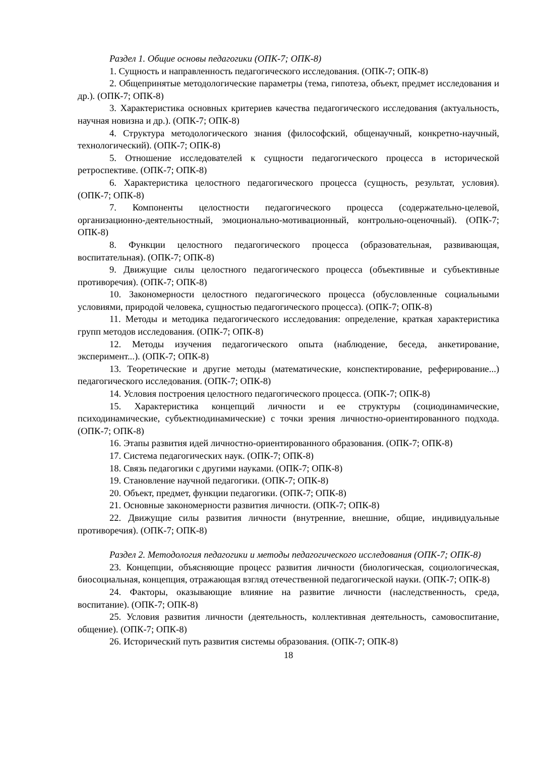Раздел 1. Общие основы педагогики (ОПК-7; ОПК-8)
1. Сущность и направленность педагогического исследования. (ОПК-7; ОПК-8)
2. Общепринятые методологические параметры (тема, гипотеза, объект, предмет исследования и др.). (ОПК-7; ОПК-8)
3. Характеристика основных критериев качества педагогического исследования (актуальность, научная новизна и др.). (ОПК-7; ОПК-8)
4. Структура методологического знания (философский, общенаучный, конкретно-научный, технологический). (ОПК-7; ОПК-8)
5. Отношение исследователей к сущности педагогического процесса в исторической ретроспективе. (ОПК-7; ОПК-8)
6. Характеристика целостного педагогического процесса (сущность, результат, условия). (ОПК-7; ОПК-8)
7. Компоненты целостности педагогического процесса (содержательно-целевой, организационно-деятельностный, эмоционально-мотивационный, контрольно-оценочный). (ОПК-7; ОПК-8)
8. Функции целостного педагогического процесса (образовательная, развивающая, воспитательная). (ОПК-7; ОПК-8)
9. Движущие силы целостного педагогического процесса (объективные и субъективные противоречия). (ОПК-7; ОПК-8)
10. Закономерности целостного педагогического процесса (обусловленные социальными условиями, природой человека, сущностью педагогического процесса). (ОПК-7; ОПК-8)
11. Методы и методика педагогического исследования: определение, краткая характеристика групп методов исследования. (ОПК-7; ОПК-8)
12. Методы изучения педагогического опыта (наблюдение, беседа, анкетирование, эксперимент...). (ОПК-7; ОПК-8)
13. Теоретические и другие методы (математические, конспектирование, реферирование...) педагогического исследования. (ОПК-7; ОПК-8)
14. Условия построения целостного педагогического процесса. (ОПК-7; ОПК-8)
15. Характеристика концепций личности и ее структуры (социодинамические, психодинамические, субъектнодинамические) с точки зрения личностно-ориентированного подхода. (ОПК-7; ОПК-8)
16. Этапы развития идей личностно-ориентированного образования. (ОПК-7; ОПК-8)
17. Система педагогических наук. (ОПК-7; ОПК-8)
18. Связь педагогики с другими науками. (ОПК-7; ОПК-8)
19. Становление научной педагогики. (ОПК-7; ОПК-8)
20. Объект, предмет, функции педагогики. (ОПК-7; ОПК-8)
21. Основные закономерности развития личности. (ОПК-7; ОПК-8)
22. Движущие силы развития личности (внутренние, внешние, общие, индивидуальные противоречия). (ОПК-7; ОПК-8)
Раздел 2. Методология педагогики и методы педагогического исследования (ОПК-7; ОПК-8)
23. Концепции, объясняющие процесс развития личности (биологическая, социологическая, биосоциальная, концепция, отражающая взгляд отечественной педагогической науки. (ОПК-7; ОПК-8)
24. Факторы, оказывающие влияние на развитие личности (наследственность, среда, воспитание). (ОПК-7; ОПК-8)
25. Условия развития личности (деятельность, коллективная деятельность, самовоспитание, общение). (ОПК-7; ОПК-8)
26. Исторический путь развития системы образования. (ОПК-7; ОПК-8)
18